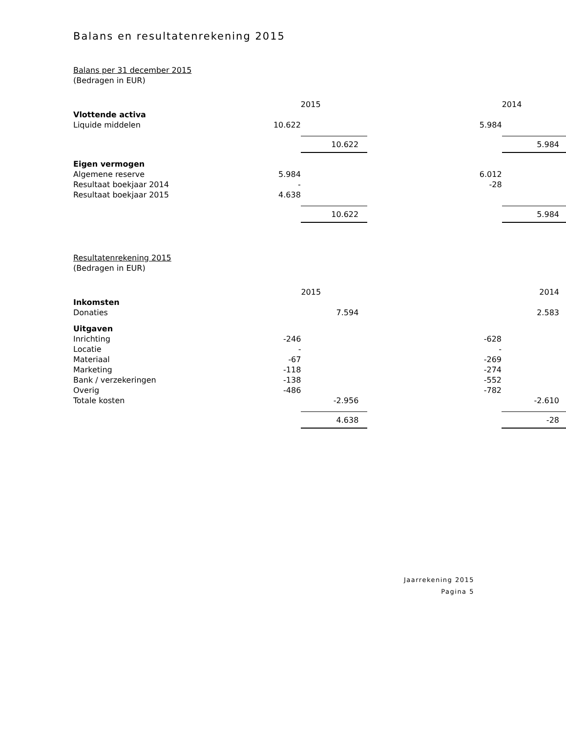Balans en resultatenrekening 2015
Balans per 31 december 2015
(Bedragen in EUR)
| | | 2015 | | 2014 |
| Vlottende activa | | | | |
| Liquide middelen | 10.622 | | 5.984 | |
| | | 10.622 | | 5.984 |
| Eigen vermogen | | | | |
| Algemene reserve | 5.984 | | 6.012 | |
| Resultaat boekjaar 2014 | - | | -28 | |
| Resultaat boekjaar 2015 | 4.638 | | | |
| | | 10.622 | | 5.984 |
Resultatenrekening 2015
(Bedragen in EUR)
| | | 2015 | | 2014 |
| Inkomsten | | | | |
| Donaties | | 7.594 | | 2.583 |
| Uitgaven | | | | |
| Inrichting | -246 | | -628 | |
| Locatie | - | | - | |
| Materiaal | -67 | | -269 | |
| Marketing | -118 | | -274 | |
| Bank / verzekeringen | -138 | | -552 | |
| Overig | -486 | | -782 | |
| Totale kosten | | -2.956 | | -2.610 |
| | | 4.638 | | -28 |
Jaarrekening 2015
Pagina 5